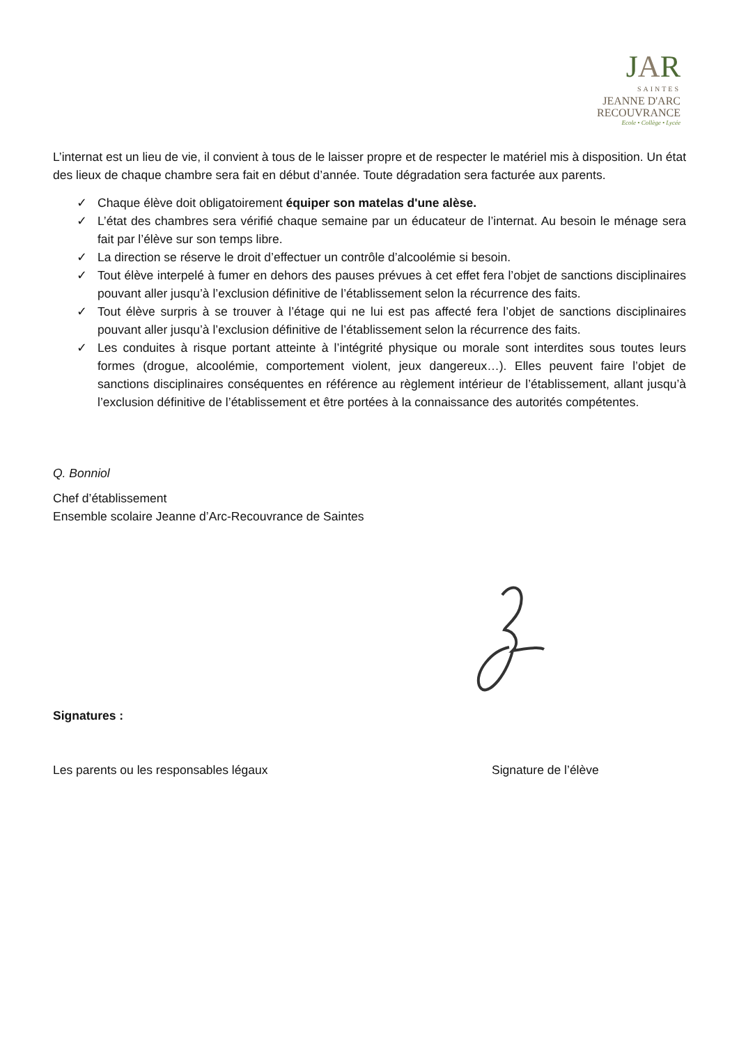JAR
SAINTES
JEANNE D'ARC
RECOUVRANCE
Ecole • Collège • Lycée
L’internat est un lieu de vie, il convient à tous de le laisser propre et de respecter le matériel mis à disposition. Un état des lieux de chaque chambre sera fait en début d’année. Toute dégradation sera facturée aux parents.
✓ Chaque élève doit obligatoirement équiper son matelas d'une alèse.
✓ L’état des chambres sera vérifié chaque semaine par un éducateur de l’internat. Au besoin le ménage sera fait par l’élève sur son temps libre.
✓ La direction se réserve le droit d’effectuer un contrôle d’alcoolémie si besoin.
✓ Tout élève interpelé à fumer en dehors des pauses prévues à cet effet fera l’objet de sanctions disciplinaires pouvant aller jusqu’à l’exclusion définitive de l’établissement selon la récurrence des faits.
✓ Tout élève surpris à se trouver à l’étage qui ne lui est pas affecté fera l’objet de sanctions disciplinaires pouvant aller jusqu’à l’exclusion définitive de l’établissement selon la récurrence des faits.
✓ Les conduites à risque portant atteinte à l’intégrité physique ou morale sont interdites sous toutes leurs formes (drogue, alcoolémie, comportement violent, jeux dangereux…). Elles peuvent faire l’objet de sanctions disciplinaires conséquentes en référence au règlement intérieur de l’établissement, allant jusqu’à l’exclusion définitive de l’établissement et être portées à la connaissance des autorités compétentes.
Q. Bonniol
Chef d’établissement
Ensemble scolaire Jeanne d’Arc-Recouvrance de Saintes
Signatures :
Les parents ou les responsables légaux Signature de l’élève